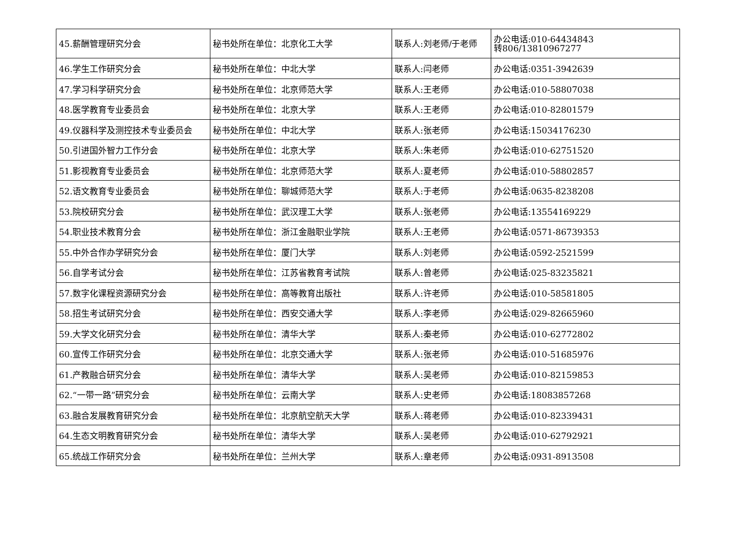| 45.薪酬管理研究分会 | 秘书处所在单位：北京化工大学 | 联系人:刘老师/于老师 | 办公电话:010-64434843 转806/13810967277 |
| 46.学生工作研究分会 | 秘书处所在单位：中北大学 | 联系人:闫老师 | 办公电话:0351-3942639 |
| 47.学习科学研究分会 | 秘书处所在单位：北京师范大学 | 联系人:王老师 | 办公电话:010-58807038 |
| 48.医学教育专业委员会 | 秘书处所在单位：北京大学 | 联系人:王老师 | 办公电话:010-82801579 |
| 49.仪器科学及测控技术专业委员会 | 秘书处所在单位：中北大学 | 联系人:张老师 | 办公电话:15034176230 |
| 50.引进国外智力工作分会 | 秘书处所在单位：北京大学 | 联系人:朱老师 | 办公电话:010-62751520 |
| 51.影视教育专业委员会 | 秘书处所在单位：北京师范大学 | 联系人:夏老师 | 办公电话:010-58802857 |
| 52.语文教育专业委员会 | 秘书处所在单位：聊城师范大学 | 联系人:于老师 | 办公电话:0635-8238208 |
| 53.院校研究分会 | 秘书处所在单位：武汉理工大学 | 联系人:张老师 | 办公电话:13554169229 |
| 54.职业技术教育分会 | 秘书处所在单位：浙江金融职业学院 | 联系人:王老师 | 办公电话:0571-86739353 |
| 55.中外合作办学研究分会 | 秘书处所在单位：厦门大学 | 联系人:刘老师 | 办公电话:0592-2521599 |
| 56.自学考试分会 | 秘书处所在单位：江苏省教育考试院 | 联系人:曾老师 | 办公电话:025-83235821 |
| 57.数字化课程资源研究分会 | 秘书处所在单位：高等教育出版社 | 联系人:许老师 | 办公电话:010-58581805 |
| 58.招生考试研究分会 | 秘书处所在单位：西安交通大学 | 联系人:李老师 | 办公电话:029-82665960 |
| 59.大学文化研究分会 | 秘书处所在单位：清华大学 | 联系人:秦老师 | 办公电话:010-62772802 |
| 60.宣传工作研究分会 | 秘书处所在单位：北京交通大学 | 联系人:张老师 | 办公电话:010-51685976 |
| 61.产教融合研究分会 | 秘书处所在单位：清华大学 | 联系人:吴老师 | 办公电话:010-82159853 |
| 62.“一带一路”研究分会 | 秘书处所在单位：云南大学 | 联系人:史老师 | 办公电话:18083857268 |
| 63.融合发展教育研究分会 | 秘书处所在单位：北京航空航天大学 | 联系人:蒋老师 | 办公电话:010-82339431 |
| 64.生态文明教育研究分会 | 秘书处所在单位：清华大学 | 联系人:吴老师 | 办公电话:010-62792921 |
| 65.统战工作研究分会 | 秘书处所在单位：兰州大学 | 联系人:章老师 | 办公电话:0931-8913508 |